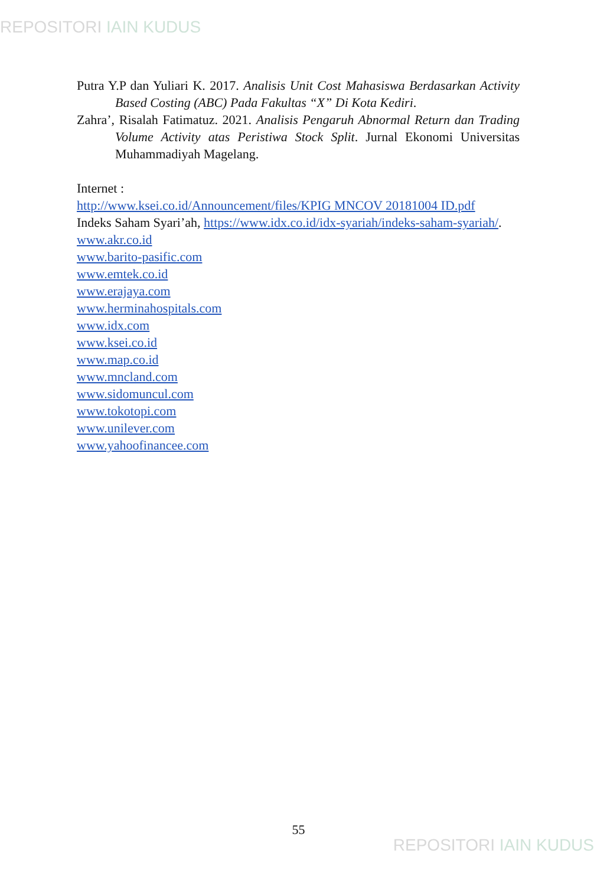REPOSITORI IAIN KUDUS
Putra Y.P dan Yuliari K. 2017. Analisis Unit Cost Mahasiswa Berdasarkan Activity Based Costing (ABC) Pada Fakultas “X” Di Kota Kediri.
Zahra’, Risalah Fatimatuz. 2021. Analisis Pengaruh Abnormal Return dan Trading Volume Activity atas Peristiwa Stock Split. Jurnal Ekonomi Universitas Muhammadiyah Magelang.
Internet :
http://www.ksei.co.id/Announcement/files/KPIG MNCOV 20181004 ID.pdf
Indeks Saham Syari’ah, https://www.idx.co.id/idx-syariah/indeks-saham-syariah/.
www.akr.co.id
www.barito-pasific.com
www.emtek.co.id
www.erajaya.com
www.herminahospitals.com
www.idx.com
www.ksei.co.id
www.map.co.id
www.mncland.com
www.sidomuncul.com
www.tokotopi.com
www.unilever.com
www.yahoofinancee.com
55
REPOSITORI IAIN KUDUS